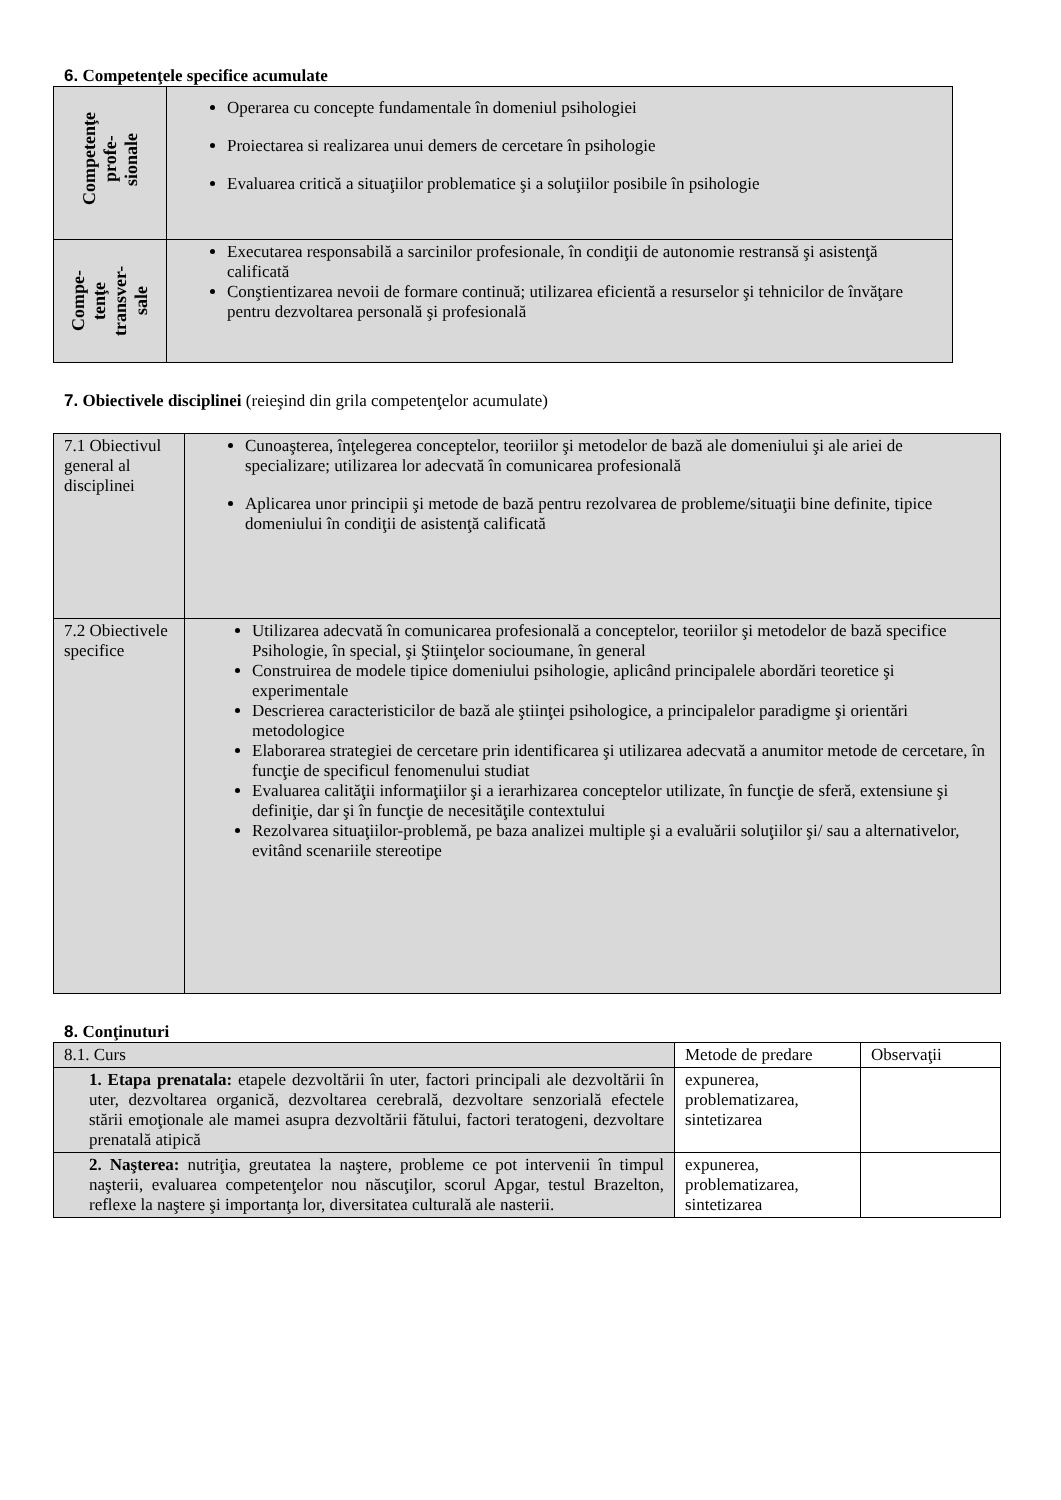6. Competenţele specifice acumulate
| Competenţe profe- sionale | Operarea cu concepte fundamentale în domeniul psihologiei Proiectarea si realizarea unui demers de cercetare în psihologie Evaluarea critică a situaţiilor problematice şi a soluţiilor posibile în psihologie |
| Compe- tenţe transver- sale | Executarea responsabilă a sarcinilor profesionale, în condiţii de autonomie restransă şi asistenţă calificată Conştientizarea nevoii de formare continuă; utilizarea eficientă a resurselor şi tehnicilor de învăţare pentru dezvoltarea personală şi profesională |
7. Obiectivele disciplinei (reieşind din grila competenţelor acumulate)
| 7.1 Obiectivul general al disciplinei | Cunoaşterea, înţelegerea conceptelor, teoriilor şi metodelor de bază ale domeniului şi ale ariei de specializare; utilizarea lor adecvată în comunicarea profesională Aplicarea unor principii şi metode de bază pentru rezolvarea de probleme/situaţii bine definite, tipice domeniului în condiţii de asistenţă calificată |
| 7.2 Obiectivele specifice | Utilizarea adecvată în comunicarea profesională a conceptelor, teoriilor şi metodelor de bază specifice Psihologie, în special, şi Ştiinţelor socioumane, în general Construirea de modele tipice domeniului psihologie, aplicând principalele abordări teoretice şi experimentale Descrierea caracteristicilor de bază ale ştiinţei psihologice, a principalelor paradigme şi orientări metodologice Elaborarea strategiei de cercetare prin identificarea şi utilizarea adecvată a anumitor metode de cercetare, în funcţie de specificul fenomenului studiat Evaluarea calităţii informaţiilor şi a ierarhizarea conceptelor utilizate, în funcţie de sferă, extensiune şi definiţie, dar şi în funcţie de necesităţile contextului Rezolvarea situaţiilor-problemă, pe baza analizei multiple şi a evaluării soluţiilor şi/ sau a alternativelor, evitând scenariile stereotipe |
8. Conţinuturi
| 8.1. Curs | Metode de predare | Observaţii |
| 1. Etapa prenatala: etapele dezvoltării în uter, factori principali ale dezvoltării în uter, dezvoltarea organică, dezvoltarea cerebrală, dezvoltare senzorială efectele stării emoţionale ale mamei asupra dezvoltării fătului, factori teratogeni, dezvoltare prenatală atipică | expunerea, problematizarea, sintetizarea | |
| 2. Naşterea: nutriţia, greutatea la naştere, probleme ce pot intervenii în timpul naşterii, evaluarea competenţelor nou născuţilor, scorul Apgar, testul Brazelton, reflexe la naştere şi importanţa lor, diversitatea culturală ale nasterii. | expunerea, problematizarea, sintetizarea | |